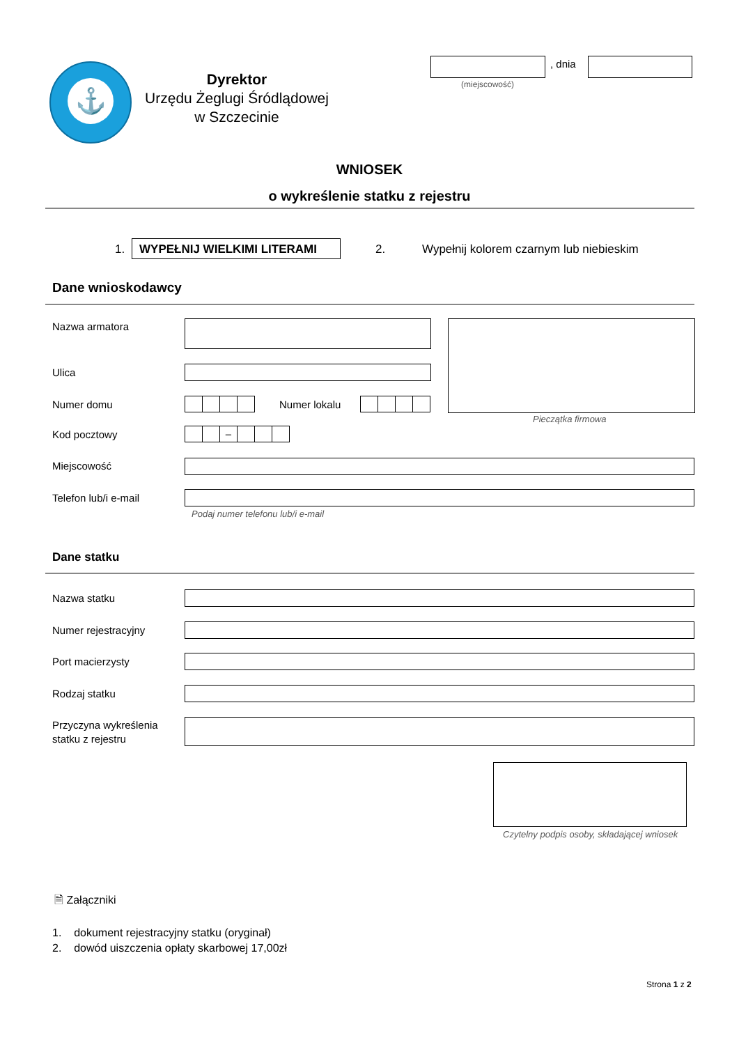⚓
Dyrektor
Urzędu Żeglugi Śródlądowej
w Szczecinie
, dnia
(miejscowość)
WNIOSEK
o wykreślenie statku z rejestru
1. WYPEŁNIJ WIELKIMI LITERAMI 2.
Wypełnij kolorem czarnym lub niebieskim
Dane wnioskodawcy
Nazwa armatora
Pieczątka firmowa
Ulica
Numer domu Numer lokalu
Kod pocztowy –
Miejscowość
Telefon lub/i e-mail
Podaj numer telefonu lub/i e-mail
Dane statku
Nazwa statku
Numer rejestracyjny
Port macierzysty
Rodzaj statku
Przyczyna wykreślenia
statku z rejestru
Czytelny podpis osoby, składającej wniosek
🗎 Załączniki
1. dokument rejestracyjny statku (oryginał)
2. dowód uiszczenia opłaty skarbowej 17,00zł
Strona 1 z 2